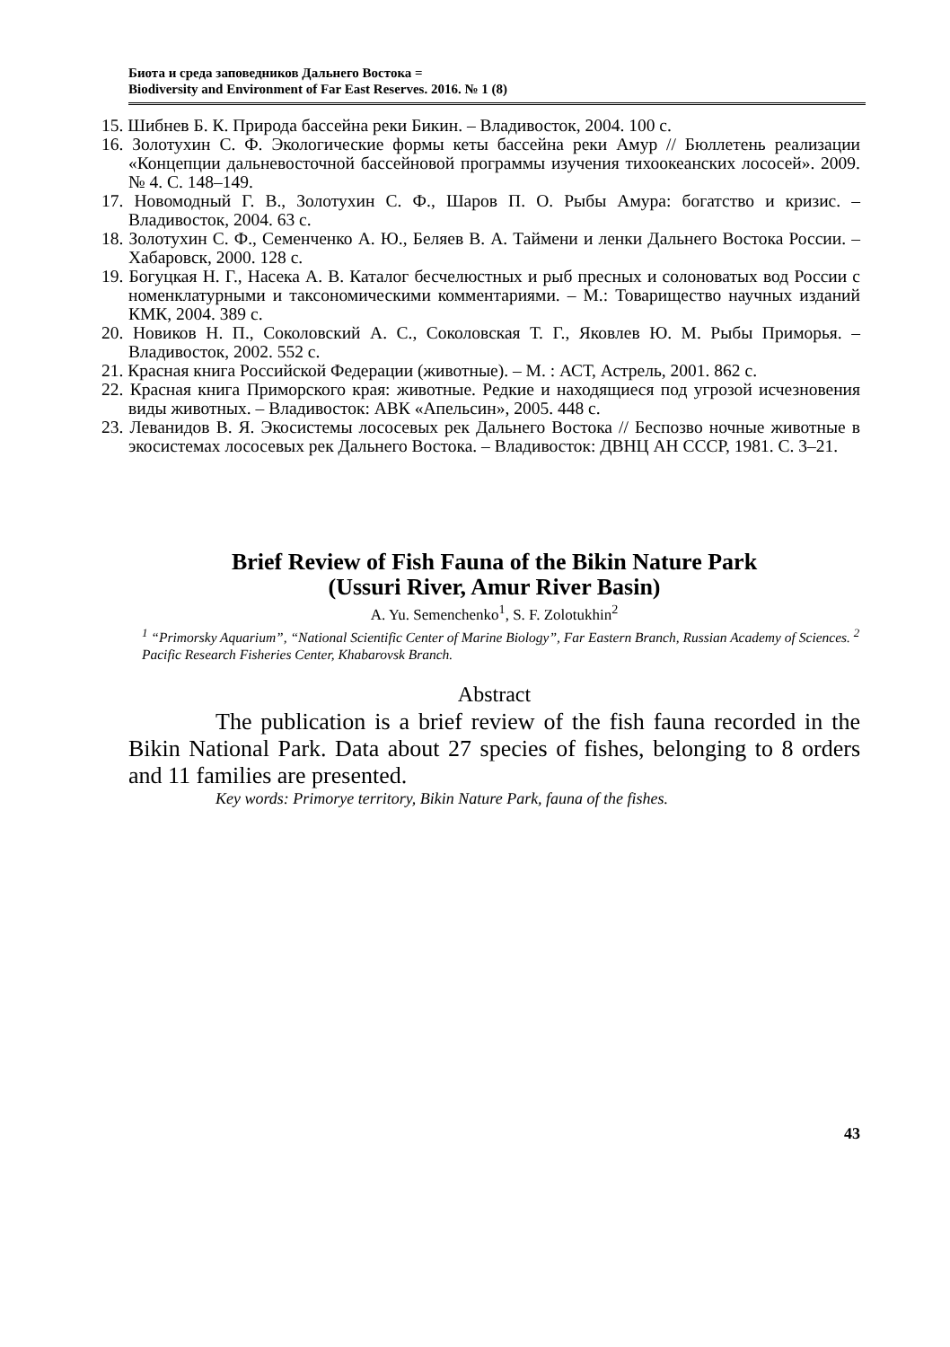Биота и среда заповедников Дальнего Востока =
Biodiversity and Environment of Far East Reserves. 2016. № 1 (8)
15. Шибнев Б. К. Природа бассейна реки Бикин. – Владивосток, 2004. 100 с.
16. Золотухин С. Ф. Экологические формы кеты бассейна реки Амур // Бюллетень реализации «Концепции дальневосточной бассейновой программы изучения тихоокеанских лососей». 2009. № 4. С. 148–149.
17. Новомодный Г. В., Золотухин С. Ф., Шаров П. О. Рыбы Амура: богатство и кризис. – Владивосток, 2004. 63 с.
18. Золотухин С. Ф., Семенченко А. Ю., Беляев В. А. Таймени и ленки Дальнего Востока России. – Хабаровск, 2000. 128 с.
19. Богуцкая Н. Г., Насека А. В. Каталог бесчелюстных и рыб пресных и солоноватых вод России с номенклатурными и таксономическими комментариями. – М.: Товарищество научных изданий КМК, 2004. 389 с.
20. Новиков Н. П., Соколовский А. С., Соколовская Т. Г., Яковлев Ю. М. Рыбы Приморья. – Владивосток, 2002. 552 с.
21. Красная книга Российской Федерации (животные). – М. : АСТ, Астрель, 2001. 862 с.
22. Красная книга Приморского края: животные. Редкие и находящиеся под угрозой исчезновения виды животных. – Владивосток: АВК «Апельсин», 2005. 448 с.
23. Леванидов В. Я. Экосистемы лососевых рек Дальнего Востока // Беспозво ночные животные в экосистемах лососевых рек Дальнего Востока. – Владивосток: ДВНЦ АН СССР, 1981. С. 3–21.
Brief Review of Fish Fauna of the Bikin Nature Park
(Ussuri River, Amur River Basin)
A. Yu. Semenchenko<sup>1</sup>, S. F. Zolotukhin<sup>2</sup>
<sup>1</sup> “Primorsky Aquarium”, “National Scientific Center of Marine Biology”, Far Eastern Branch, Russian Academy of Sciences. <sup>2</sup> Pacific Research Fisheries Center, Khabarovsk Branch.
Abstract
The publication is a brief review of the fish fauna recorded in the Bikin National Park. Data about 27 species of fishes, belonging to 8 orders and 11 families are presented.
Key words: Primorye territory, Bikin Nature Park, fauna of the fishes.
43